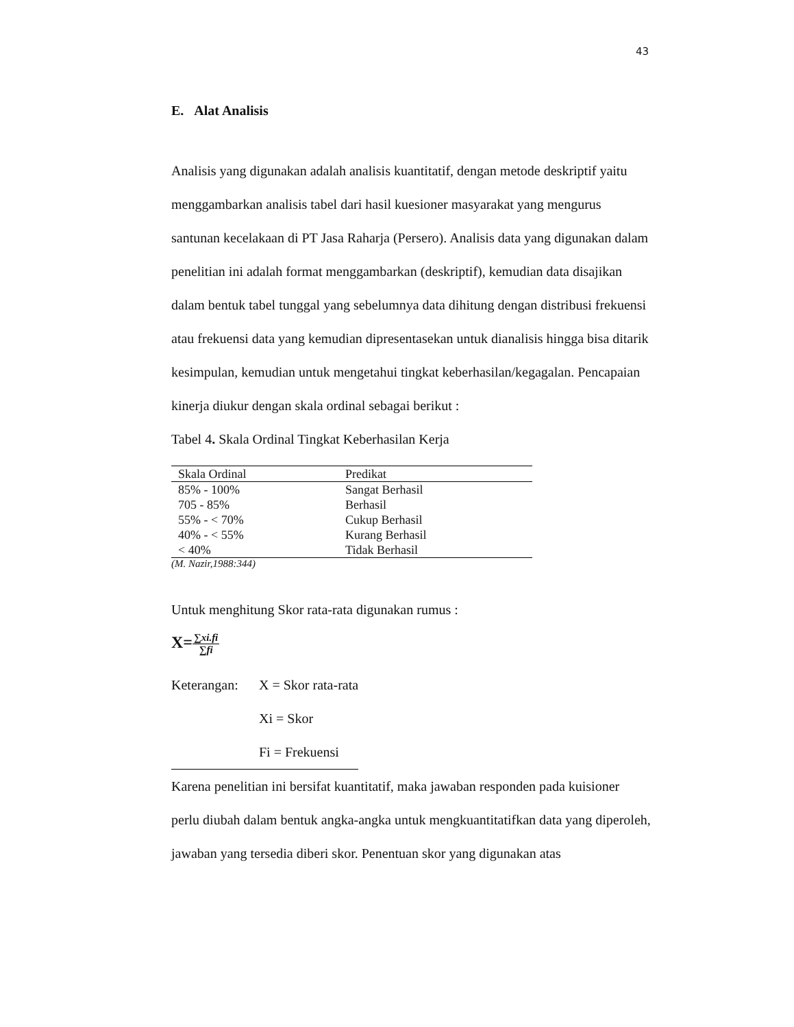43
E. Alat Analisis
Analisis yang digunakan adalah analisis kuantitatif, dengan metode deskriptif yaitu menggambarkan analisis tabel dari hasil kuesioner masyarakat yang mengurus santunan kecelakaan di PT Jasa Raharja (Persero). Analisis data yang digunakan dalam penelitian ini adalah format menggambarkan (deskriptif), kemudian data disajikan dalam bentuk tabel tunggal yang sebelumnya data dihitung dengan distribusi frekuensi atau frekuensi data yang kemudian dipresentasekan untuk dianalisis hingga bisa ditarik kesimpulan, kemudian untuk mengetahui tingkat keberhasilan/kegagalan. Pencapaian kinerja diukur dengan skala ordinal sebagai berikut :
Tabel 4. Skala Ordinal Tingkat Keberhasilan Kerja
| Skala Ordinal | Predikat |
| --- | --- |
| 85% - 100% | Sangat Berhasil |
| 705 - 85% | Berhasil |
| 55% - < 70% | Cukup Berhasil |
| 40% - < 55% | Kurang Berhasil |
| < 40% | Tidak Berhasil |
(M. Nazir,1988:344)
Untuk menghitung Skor rata-rata digunakan rumus :
X=∑xi.fi ∑fi
| Keterangan: | X = Skor rata-rata |
| | Xi = Skor |
| | Fi = Frekuensi |
Karena penelitian ini bersifat kuantitatif, maka jawaban responden pada kuisioner perlu diubah dalam bentuk angka-angka untuk mengkuantitatifkan data yang diperoleh, jawaban yang tersedia diberi skor. Penentuan skor yang digunakan atas